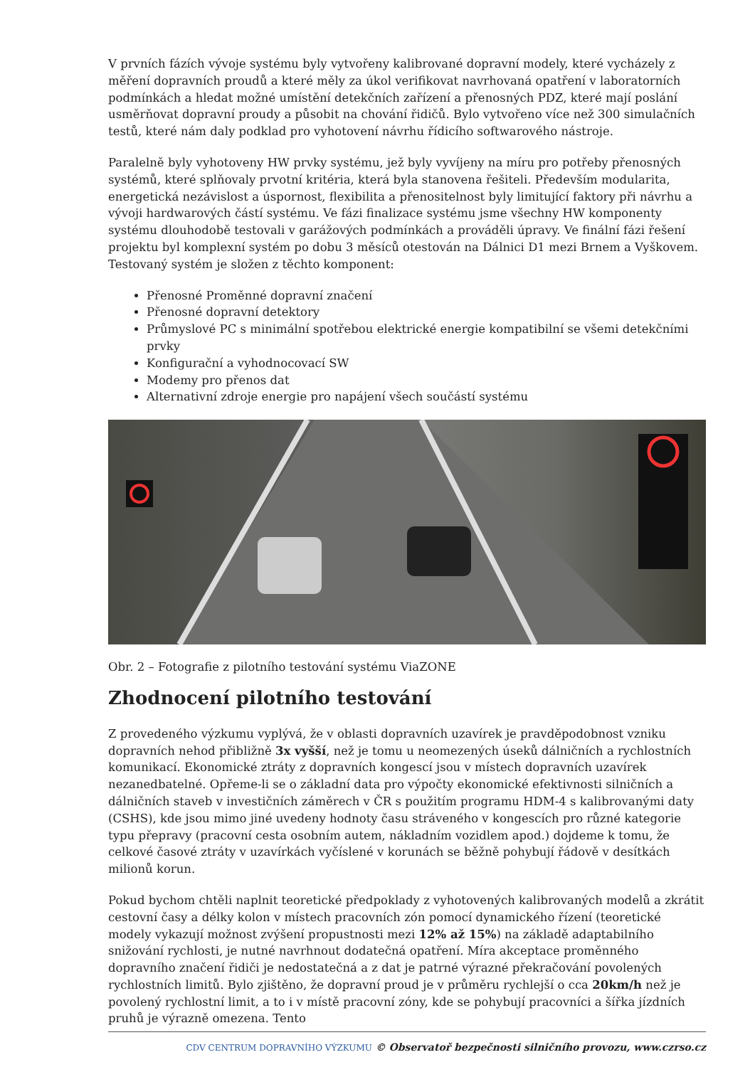V prvních fázích vývoje systému byly vytvořeny kalibrované dopravní modely, které vycházely z měření dopravních proudů a které měly za úkol verifikovat navrhovaná opatření v laboratorních podmínkách a hledat možné umístění detekčních zařízení a přenosných PDZ, které mají poslání usměrňovat dopravní proudy a působit na chování řidičů. Bylo vytvořeno více než 300 simulačních testů, které nám daly podklad pro vyhotovení návrhu řídicího softwarového nástroje.
Paralelně byly vyhotoveny HW prvky systému, jež byly vyvíjeny na míru pro potřeby přenosných systémů, které splňovaly prvotní kritéria, která byla stanovena řešiteli. Především modularita, energetická nezávislost a úspornost, flexibilita a přenositelnost byly limitující faktory při návrhu a vývoji hardwarových částí systému. Ve fázi finalizace systému jsme všechny HW komponenty systému dlouhodobě testovali v garážových podmínkách a prováděli úpravy. Ve finální fázi řešení projektu byl komplexní systém po dobu 3 měsíců otestován na Dálnici D1 mezi Brnem a Vyškovem. Testovaný systém je složen z těchto komponent:
Přenosné Proměnné dopravní značení
Přenosné dopravní detektory
Průmyslové PC s minimální spotřebou elektrické energie kompatibilní se všemi detekčními prvky
Konfigurační a vyhodnocovací SW
Modemy pro přenos dat
Alternativní zdroje energie pro napájení všech součástí systému
Obr. 2 – Fotografie z pilotního testování systému ViaZONE
Zhodnocení pilotního testování
Z provedeného výzkumu vyplývá, že v oblasti dopravních uzavírek je pravděpodobnost vzniku dopravních nehod přibližně 3x vyšší, než je tomu u neomezených úseků dálničních a rychlostních komunikací. Ekonomické ztráty z dopravních kongescí jsou v místech dopravních uzavírek nezanedbatelné. Opřeme-li se o základní data pro výpočty ekonomické efektivnosti silničních a dálničních staveb v investičních záměrech v ČR s použitím programu HDM-4 s kalibrovanými daty (CSHS), kde jsou mimo jiné uvedeny hodnoty času stráveného v kongescích pro různé kategorie typu přepravy (pracovní cesta osobním autem, nákladním vozidlem apod.) dojdeme k tomu, že celkové časové ztráty v uzavírkách vyčíslené v korunách se běžně pohybují řádově v desítkách milionů korun.
Pokud bychom chtěli naplnit teoretické předpoklady z vyhotovených kalibrovaných modelů a zkrátit cestovní časy a délky kolon v místech pracovních zón pomocí dynamického řízení (teoretické modely vykazují možnost zvýšení propustnosti mezi 12% až 15%) na základě adaptabilního snižování rychlosti, je nutné navrhnout dodatečná opatření. Míra akceptace proměnného dopravního značení řidiči je nedostatečná a z dat je patrné výrazné překračování povolených rychlostních limitů. Bylo zjištěno, že dopravní proud je v průměru rychlejší o cca 20km/h než je povolený rychlostní limit, a to i v místě pracovní zóny, kde se pohybují pracovníci a šířka jízdních pruhů je výrazně omezena. Tento
CDV CENTRUM DOPRAVNÍHO VÝZKUMU © Observatoř bezpečnosti silničního provozu, www.czrso.cz